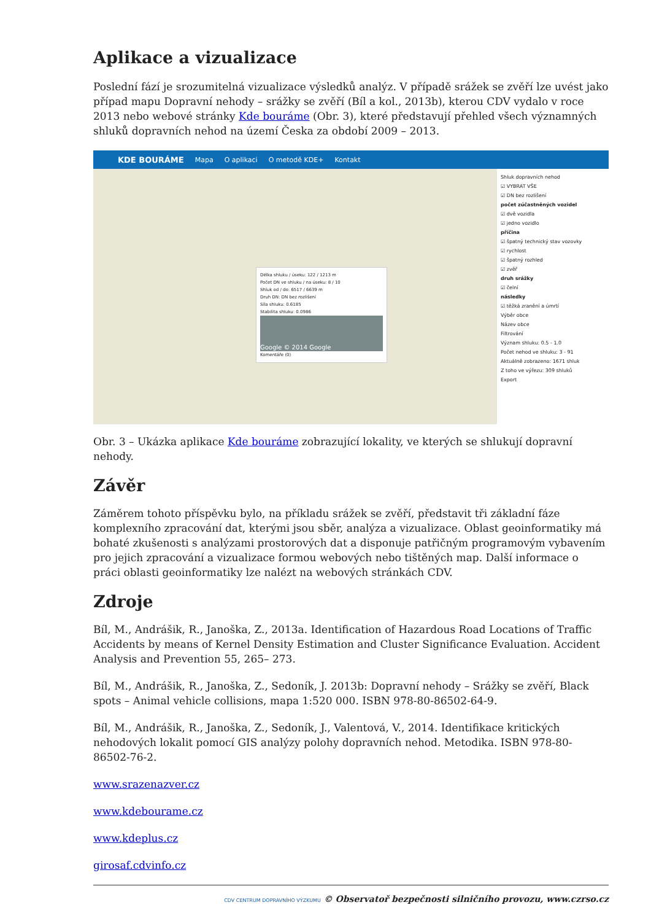Aplikace a vizualizace
Poslední fází je srozumitelná vizualizace výsledků analýz. V případě srážek se zvěří lze uvést jako případ mapu Dopravní nehody – srážky se zvěří (Bíl a kol., 2013b), kterou CDV vydalo v roce 2013 nebo webové stránky Kde bouráme (Obr. 3), které představují přehled všech významných shluků dopravních nehod na území Česka za období 2009 – 2013.
KDE BOURÁME Mapa O aplikaci O metodě KDE+ Kontakt
Délka shluku / úseku: 122 / 1213 m
Počet DN ve shluku / na úseku: 8 / 10
Shluk od / do: 6517 / 6639 m
Druh DN: DN bez rozlišení
Síla shluku: 0.6185
Stabilita shluku: 0.0986
Google © 2014 Google
Komentáře (0)
Shluk dopravních nehod
☑ VYBRAT VŠE
☑ DN bez rozlišení
počet zúčastněných vozidel
☑ dvě vozidla
☑ jedno vozidlo
příčina
☑ špatný technický stav vozovky
☑ rychlost
☑ špatný rozhled
☑ zvěř
druh srážky
☑ čelní
následky
☑ těžká zranění a úmrtí
Výběr obce
Název obce
Filtrování
Význam shluku: 0.5 - 1.0
Počet nehod ve shluku: 3 - 91
Aktuálně zobrazeno: 1671 shluk
Z toho ve výřezu: 309 shluků
Export
Obr. 3 – Ukázka aplikace Kde bouráme zobrazující lokality, ve kterých se shlukují dopravní nehody.
Závěr
Záměrem tohoto příspěvku bylo, na příkladu srážek se zvěří, představit tři základní fáze komplexního zpracování dat, kterými jsou sběr, analýza a vizualizace. Oblast geoinformatiky má bohaté zkušenosti s analýzami prostorových dat a disponuje patřičným programovým vybavením pro jejich zpracování a vizualizace formou webových nebo tištěných map. Další informace o práci oblasti geoinformatiky lze nalézt na webových stránkách CDV.
Zdroje
Bíl, M., Andrášik, R., Janoška, Z., 2013a. Identification of Hazardous Road Locations of Traffic Accidents by means of Kernel Density Estimation and Cluster Significance Evaluation. Accident Analysis and Prevention 55, 265– 273.
Bíl, M., Andrášik, R., Janoška, Z., Sedoník, J. 2013b: Dopravní nehody – Srážky se zvěří, Black spots – Animal vehicle collisions, mapa 1:520 000. ISBN 978-80-86502-64-9.
Bíl, M., Andrášik, R., Janoška, Z., Sedoník, J., Valentová, V., 2014. Identifikace kritických nehodových lokalit pomocí GIS analýzy polohy dopravních nehod. Metodika. ISBN 978-80-86502-76-2.
www.srazenazver.cz
www.kdebourame.cz
www.kdeplus.cz
girosaf.cdvinfo.cz
CDV CENTRUM DOPRAVNÍHO VÝZKUMU © Observatoř bezpečnosti silničního provozu, www.czrso.cz